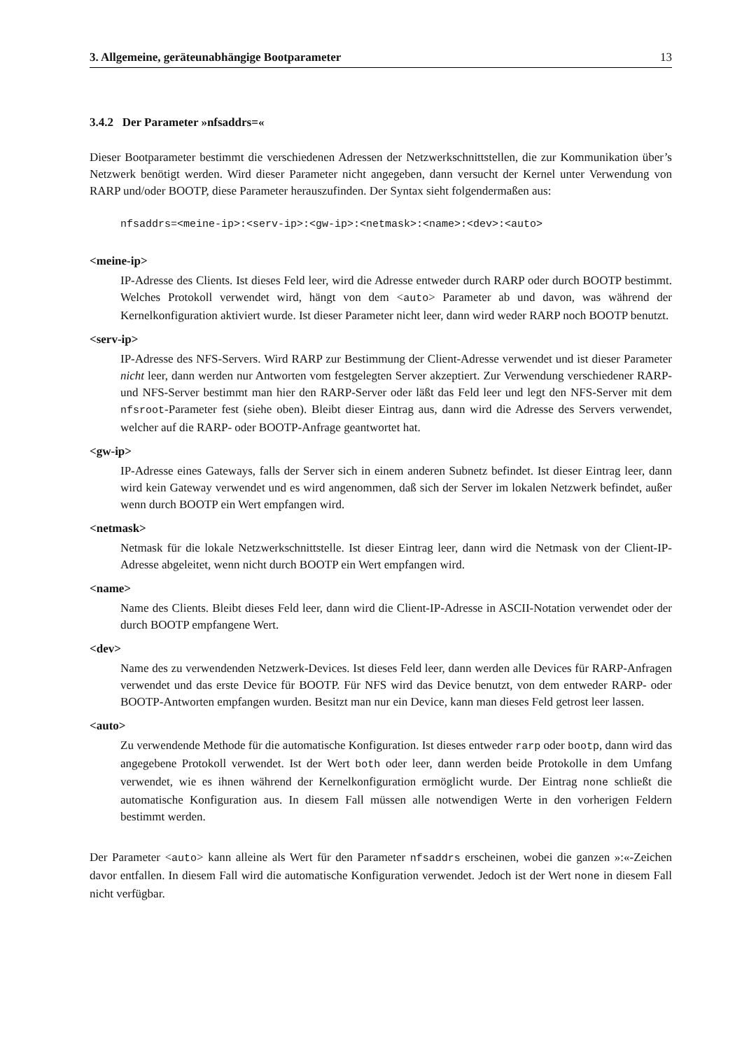3. Allgemeine, geräteunabhängige Bootparameter 13
3.4.2 Der Parameter »nfsaddrs=«
Dieser Bootparameter bestimmt die verschiedenen Adressen der Netzwerkschnittstellen, die zur Kommunikation über’s Netzwerk benötigt werden. Wird dieser Parameter nicht angegeben, dann versucht der Kernel unter Verwendung von RARP und/oder BOOTP, diese Parameter herauszufinden. Der Syntax sieht folgendermaßen aus:
nfsaddrs=<meine-ip>:<serv-ip>:<gw-ip>:<netmask>:<name>:<dev>:<auto>
<meine-ip>
IP-Adresse des Clients. Ist dieses Feld leer, wird die Adresse entweder durch RARP oder durch BOOTP bestimmt. Welches Protokoll verwendet wird, hängt von dem <auto> Parameter ab und davon, was während der Kernelkonfiguration aktiviert wurde. Ist dieser Parameter nicht leer, dann wird weder RARP noch BOOTP benutzt.
<serv-ip>
IP-Adresse des NFS-Servers. Wird RARP zur Bestimmung der Client-Adresse verwendet und ist dieser Parameter nicht leer, dann werden nur Antworten vom festgelegten Server akzeptiert. Zur Verwendung verschiedener RARP- und NFS-Server bestimmt man hier den RARP-Server oder läßt das Feld leer und legt den NFS-Server mit dem nfsroot-Parameter fest (siehe oben). Bleibt dieser Eintrag aus, dann wird die Adresse des Servers verwendet, welcher auf die RARP- oder BOOTP-Anfrage geantwortet hat.
<gw-ip>
IP-Adresse eines Gateways, falls der Server sich in einem anderen Subnetz befindet. Ist dieser Eintrag leer, dann wird kein Gateway verwendet und es wird angenommen, daß sich der Server im lokalen Netzwerk befindet, außer wenn durch BOOTP ein Wert empfangen wird.
<netmask>
Netmask für die lokale Netzwerkschnittstelle. Ist dieser Eintrag leer, dann wird die Netmask von der Client-IP-Adresse abgeleitet, wenn nicht durch BOOTP ein Wert empfangen wird.
<name>
Name des Clients. Bleibt dieses Feld leer, dann wird die Client-IP-Adresse in ASCII-Notation verwendet oder der durch BOOTP empfangene Wert.
<dev>
Name des zu verwendenden Netzwerk-Devices. Ist dieses Feld leer, dann werden alle Devices für RARP-Anfragen verwendet und das erste Device für BOOTP. Für NFS wird das Device benutzt, von dem entweder RARP- oder BOOTP-Antworten empfangen wurden. Besitzt man nur ein Device, kann man dieses Feld getrost leer lassen.
<auto>
Zu verwendende Methode für die automatische Konfiguration. Ist dieses entweder rarp oder bootp, dann wird das angegebene Protokoll verwendet. Ist der Wert both oder leer, dann werden beide Protokolle in dem Umfang verwendet, wie es ihnen während der Kernelkonfiguration ermöglicht wurde. Der Eintrag none schließt die automatische Konfiguration aus. In diesem Fall müssen alle notwendigen Werte in den vorherigen Feldern bestimmt werden.
Der Parameter <auto> kann alleine als Wert für den Parameter nfsaddrs erscheinen, wobei die ganzen »:«-Zeichen davor entfallen. In diesem Fall wird die automatische Konfiguration verwendet. Jedoch ist der Wert none in diesem Fall nicht verfügbar.